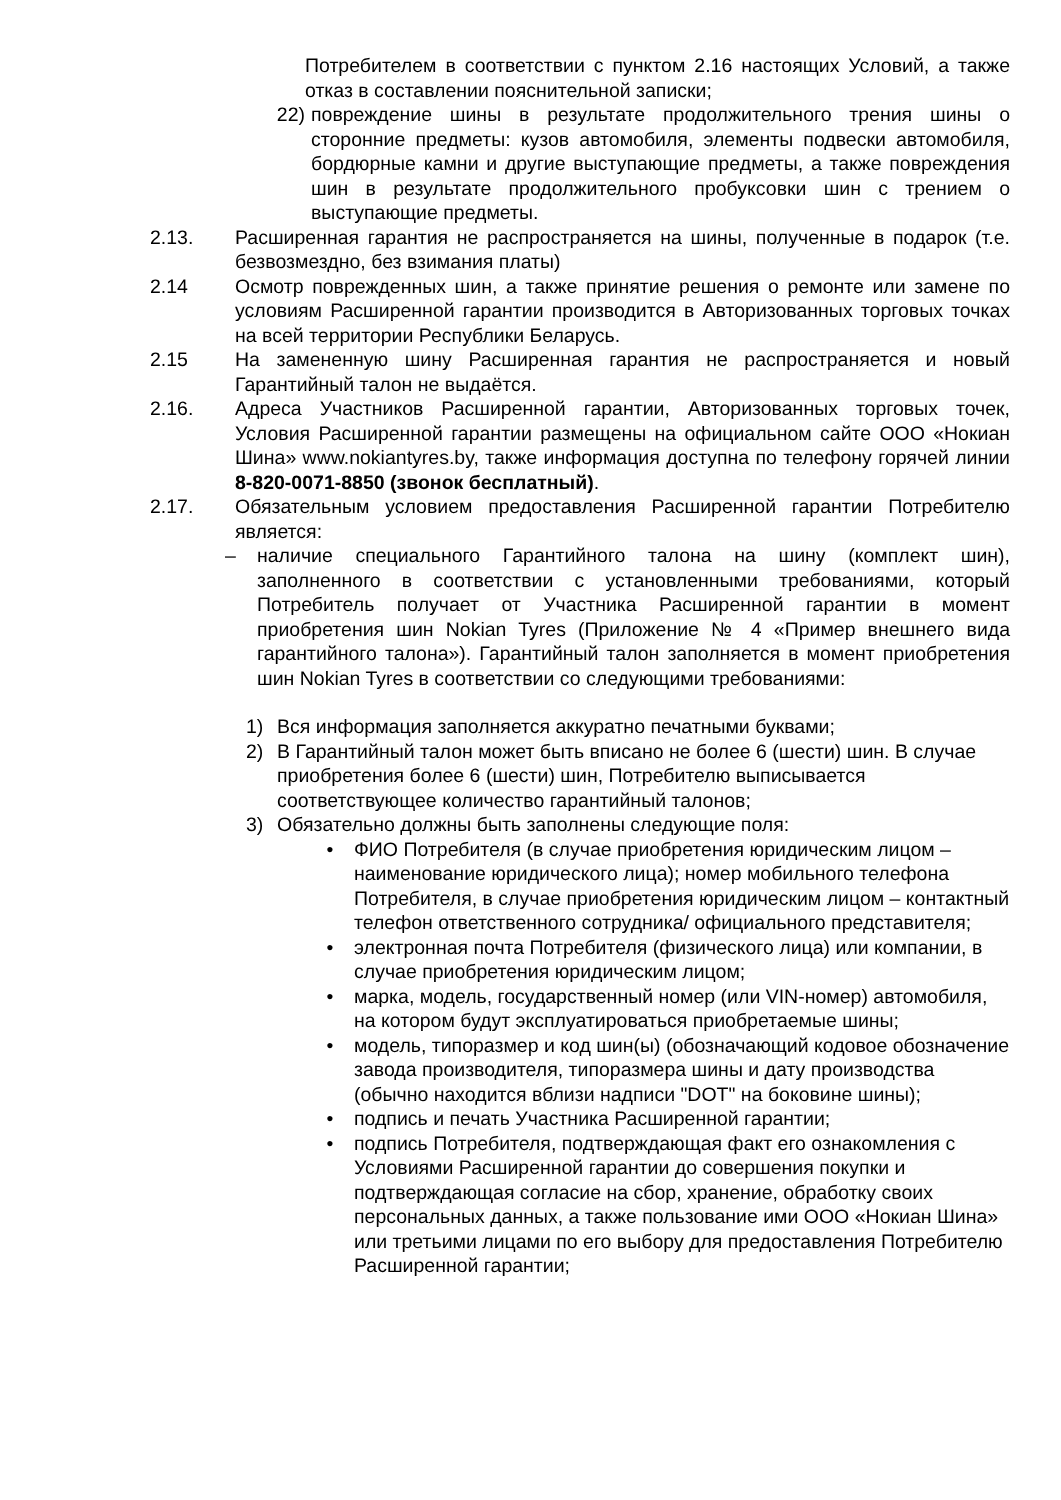Потребителем в соответствии с пунктом 2.16 настоящих Условий, а также отказ в составлении пояснительной записки;
22) повреждение шины в результате продолжительного трения шины о сторонние предметы: кузов автомобиля, элементы подвески автомобиля, бордюрные камни и другие выступающие предметы, а также повреждения шин в результате продолжительного пробуксовки шин с трением о выступающие предметы.
2.13. Расширенная гарантия не распространяется на шины, полученные в подарок (т.е. безвозмездно, без взимания платы)
2.14 Осмотр поврежденных шин, а также принятие решения о ремонте или замене по условиям Расширенной гарантии производится в Авторизованных торговых точках на всей территории Республики Беларусь.
2.15 На замененную шину Расширенная гарантия не распространяется и новый Гарантийный талон не выдаётся.
2.16. Адреса Участников Расширенной гарантии, Авторизованных торговых точек, Условия Расширенной гарантии размещены на официальном сайте ООО «Нокиан Шина» www.nokiantyres.by, также информация доступна по телефону горячей линии 8-820-0071-8850 (звонок бесплатный).
2.17. Обязательным условием предоставления Расширенной гарантии Потребителю является:
– наличие специального Гарантийного талона на шину (комплект шин), заполненного в соответствии с установленными требованиями, который Потребитель получает от Участника Расширенной гарантии в момент приобретения шин Nokian Tyres (Приложение № 4 «Пример внешнего вида гарантийного талона»). Гарантийный талон заполняется в момент приобретения шин Nokian Tyres в соответствии со следующими требованиями:
1) Вся информация заполняется аккуратно печатными буквами;
2) В Гарантийный талон может быть вписано не более 6 (шести) шин. В случае приобретения более 6 (шести) шин, Потребителю выписывается соответствующее количество гарантийный талонов;
3) Обязательно должны быть заполнены следующие поля:
• ФИО Потребителя (в случае приобретения юридическим лицом – наименование юридического лица); номер мобильного телефона Потребителя, в случае приобретения юридическим лицом – контактный телефон ответственного сотрудника/ официального представителя;
• электронная почта Потребителя (физического лица) или компании, в случае приобретения юридическим лицом;
• марка, модель, государственный номер (или VIN-номер) автомобиля, на котором будут эксплуатироваться приобретаемые шины;
• модель, типоразмер и код шин(ы) (обозначающий кодовое обозначение завода производителя, типоразмера шины и дату производства (обычно находится вблизи надписи "DOT" на боковине шины);
• подпись и печать Участника Расширенной гарантии;
• подпись Потребителя, подтверждающая факт его ознакомления с Условиями Расширенной гарантии до совершения покупки и подтверждающая согласие на сбор, хранение, обработку своих персональных данных, а также пользование ими ООО «Нокиан Шина» или третьими лицами по его выбору для предоставления Потребителю Расширенной гарантии;